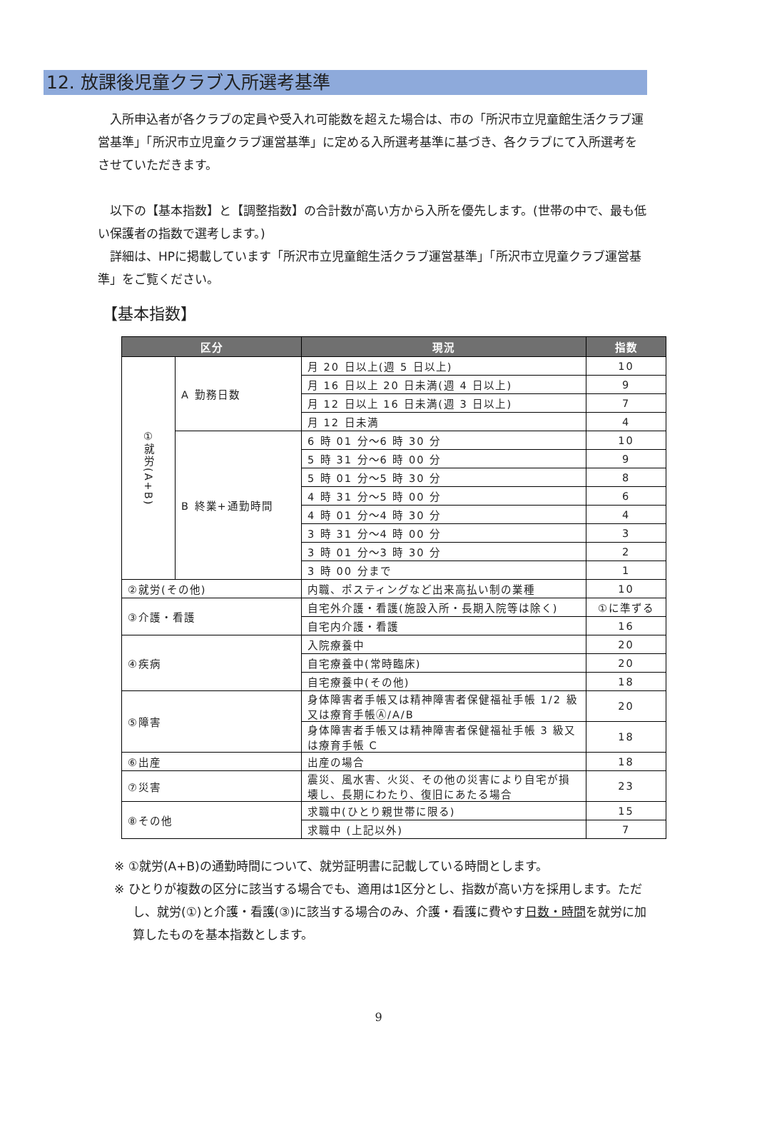12. 放課後児童クラブ入所選考基準
入所申込者が各クラブの定員や受入れ可能数を超えた場合は、市の「所沢市立児童館生活クラブ運営基準」「所沢市立児童クラブ運営基準」に定める入所選考基準に基づき、各クラブにて入所選考をさせていただきます。
以下の【基本指数】と【調整指数】の合計数が高い方から入所を優先します。(世帯の中で、最も低い保護者の指数で選考します。)
詳細は、HPに掲載しています「所沢市立児童館生活クラブ運営基準」「所沢市立児童クラブ運営基準」をご覧ください。
【基本指数】
| 区分 | | 現況 | 指数 |
| --- | --- | --- | --- |
| ①就労(A+B) | A 勤務日数 | 月 20 日以上(週 5 日以上) | 10 |
| | | 月 16 日以上 20 日未満(週 4 日以上) | 9 |
| | | 月 12 日以上 16 日未満(週 3 日以上) | 7 |
| | | 月 12 日未満 | 4 |
| | B 終業+通勤時間 | 6 時 01 分～6 時 30 分 | 10 |
| | | 5 時 31 分～6 時 00 分 | 9 |
| | | 5 時 01 分～5 時 30 分 | 8 |
| | | 4 時 31 分～5 時 00 分 | 6 |
| | | 4 時 01 分～4 時 30 分 | 4 |
| | | 3 時 31 分～4 時 00 分 | 3 |
| | | 3 時 01 分～3 時 30 分 | 2 |
| | | 3 時 00 分まで | 1 |
| ②就労(その他) | | 内職、ポスティングなど出来高払い制の業種 | 10 |
| ③介護・看護 | | 自宅外介護・看護(施設入所・長期入院等は除く) | ①に準ずる |
| | | 自宅内介護・看護 | 16 |
| ④疾病 | | 入院療養中 | 20 |
| | | 自宅療養中(常時臨床) | 20 |
| | | 自宅療養中(その他) | 18 |
| ⑤障害 | | 身体障害者手帳又は精神障害者保健福祉手帳 1/2 級又は療育手帳Ⓐ/A/B | 20 |
| | | 身体障害者手帳又は精神障害者保健福祉手帳 3 級又は療育手帳 C | 18 |
| ⑥出産 | | 出産の場合 | 18 |
| ⑦災害 | | 震災、風水害、火災、その他の災害により自宅が損壊し、長期にわたり、復旧にあたる場合 | 23 |
| ⑧その他 | | 求職中(ひとり親世帯に限る) | 15 |
| | | 求職中 (上記以外) | 7 |
※ ①就労(A+B)の通勤時間について、就労証明書に記載している時間とします。
※ ひとりが複数の区分に該当する場合でも、適用は1区分とし、指数が高い方を採用します。ただし、就労(①)と介護・看護(③)に該当する場合のみ、介護・看護に費やす日数・時間を就労に加算したものを基本指数とします。
9